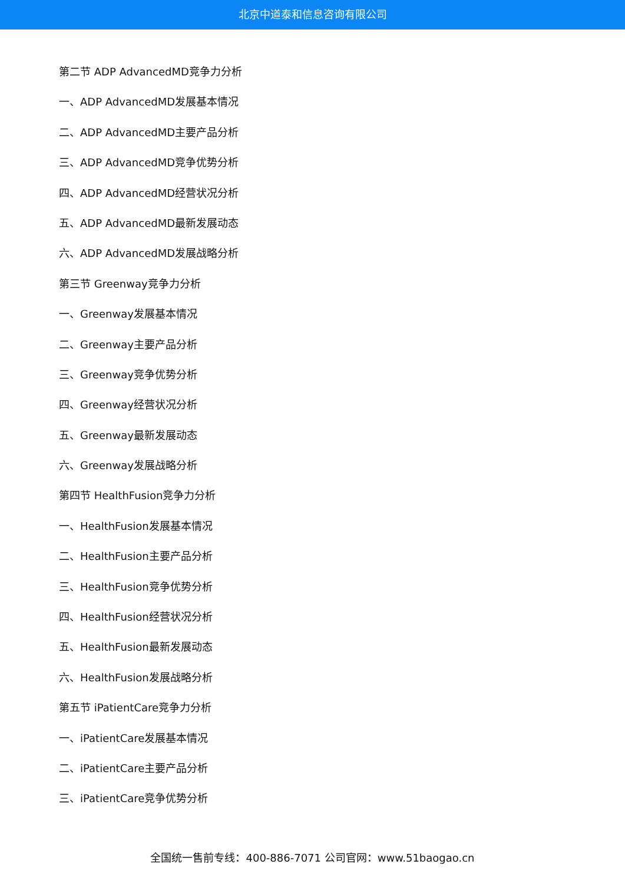北京中道泰和信息咨询有限公司
第二节 ADP AdvancedMD竞争力分析
一、ADP AdvancedMD发展基本情况
二、ADP AdvancedMD主要产品分析
三、ADP AdvancedMD竞争优势分析
四、ADP AdvancedMD经营状况分析
五、ADP AdvancedMD最新发展动态
六、ADP AdvancedMD发展战略分析
第三节 Greenway竞争力分析
一、Greenway发展基本情况
二、Greenway主要产品分析
三、Greenway竞争优势分析
四、Greenway经营状况分析
五、Greenway最新发展动态
六、Greenway发展战略分析
第四节 HealthFusion竞争力分析
一、HealthFusion发展基本情况
二、HealthFusion主要产品分析
三、HealthFusion竞争优势分析
四、HealthFusion经营状况分析
五、HealthFusion最新发展动态
六、HealthFusion发展战略分析
第五节 iPatientCare竞争力分析
一、iPatientCare发展基本情况
二、iPatientCare主要产品分析
三、iPatientCare竞争优势分析
全国统一售前专线：400-886-7071 公司官网：www.51baogao.cn